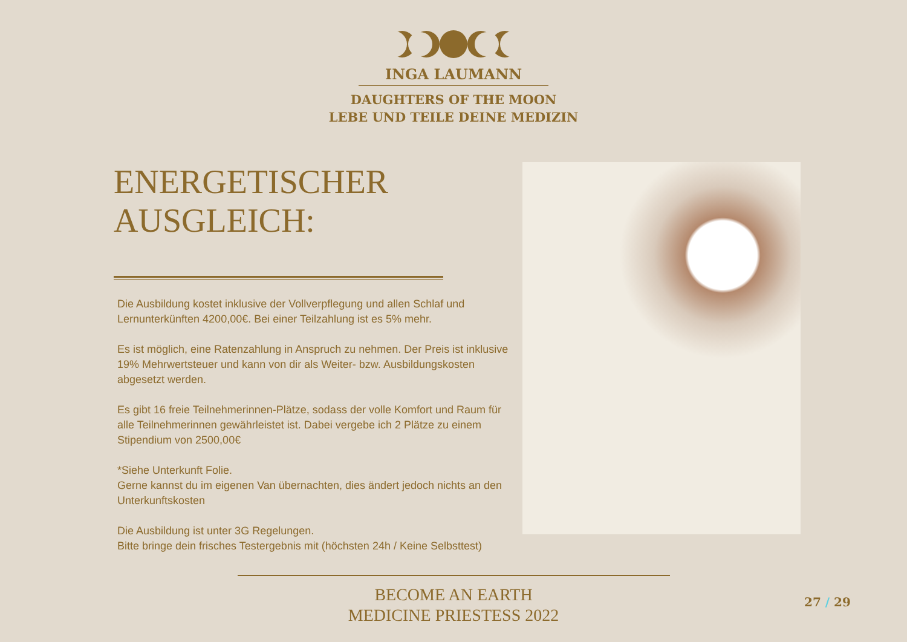INGA LAUMANN
DAUGHTERS OF THE MOON
LEBE UND TEILE DEINE MEDIZIN
ENERGETISCHER
AUSGLEICH:
Die Ausbildung kostet inklusive der Vollverpflegung und allen Schlaf und Lernunterkünften 4200,00€. Bei einer Teilzahlung ist es 5% mehr.
Es ist möglich, eine Ratenzahlung in Anspruch zu nehmen. Der Preis ist inklusive 19% Mehrwertsteuer und kann von dir als Weiter- bzw. Ausbildungskosten abgesetzt werden.
Es gibt 16 freie Teilnehmerinnen-Plätze, sodass der volle Komfort und Raum für alle Teilnehmerinnen gewährleistet ist. Dabei vergebe ich 2 Plätze zu einem Stipendium von 2500,00€
*Siehe Unterkunft Folie.
Gerne kannst du im eigenen Van übernachten, dies ändert jedoch nichts an den Unterkunftskosten
Die Ausbildung ist unter 3G Regelungen.
Bitte bringe dein frisches Testergebnis mit (höchsten 24h / Keine Selbsttest)
BECOME AN EARTH
MEDICINE PRIESTESS 2022
27 / 29